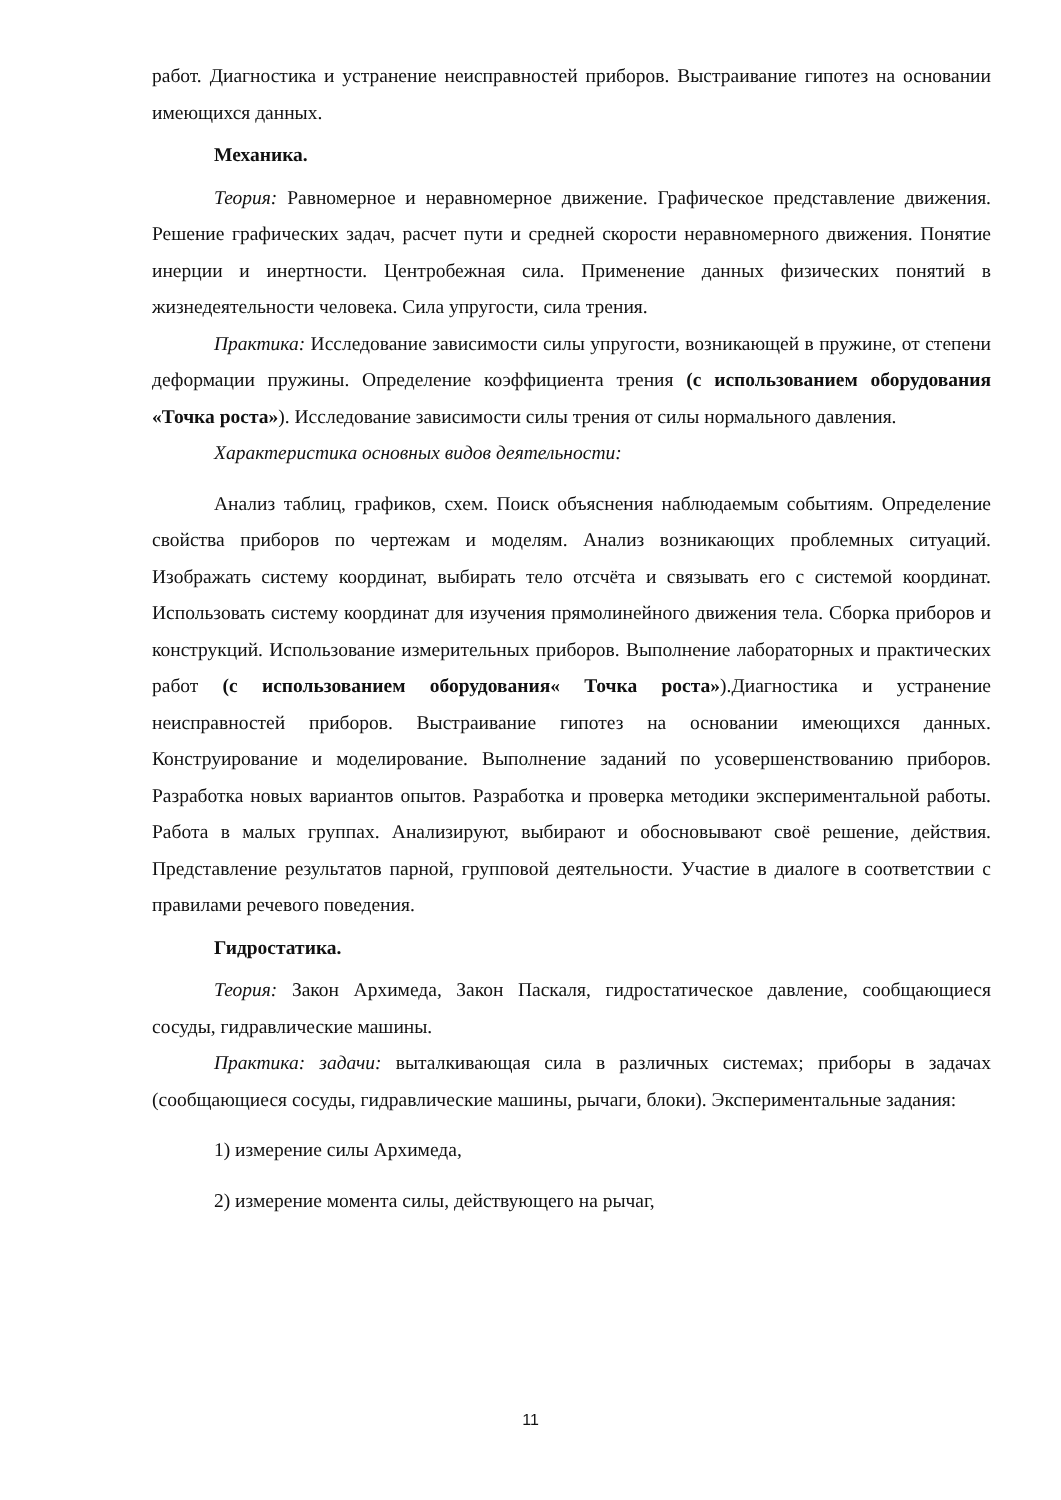работ. Диагностика и устранение неисправностей приборов. Выстраивание гипотез на основании имеющихся данных.
Механика.
Теория: Равномерное и неравномерное движение. Графическое представление движения. Решение графических задач, расчет пути и средней скорости неравномерного движения. Понятие инерции и инертности. Центробежная сила. Применение данных физических понятий в жизнедеятельности человека. Сила упругости, сила трения.
Практика: Исследование зависимости силы упругости, возникающей в пружине, от степени деформации пружины. Определение коэффициента трения (с использованием оборудования «Точка роста»). Исследование зависимости силы трения от силы нормального давления.
Характеристика основных видов деятельности:
Анализ таблиц, графиков, схем. Поиск объяснения наблюдаемым событиям. Определение свойства приборов по чертежам и моделям. Анализ возникающих проблемных ситуаций. Изображать систему координат, выбирать тело отсчёта и связывать его с системой координат. Использовать систему координат для изучения прямолинейного движения тела. Сборка приборов и конструкций. Использование измерительных приборов. Выполнение лабораторных и практических работ (с использованием оборудования« Точка роста»).Диагностика и устранение неисправностей приборов. Выстраивание гипотез на основании имеющихся данных. Конструирование и моделирование. Выполнение заданий по усовершенствованию приборов. Разработка новых вариантов опытов. Разработка и проверка методики экспериментальной работы. Работа в малых группах. Анализируют, выбирают и обосновывают своё решение, действия. Представление результатов парной, групповой деятельности. Участие в диалоге в соответствии с правилами речевого поведения.
Гидростатика.
Теория: Закон Архимеда, Закон Паскаля, гидростатическое давление, сообщающиеся сосуды, гидравлические машины.
Практика: задачи: выталкивающая сила в различных системах; приборы в задачах (сообщающиеся сосуды, гидравлические машины, рычаги, блоки). Экспериментальные задания:
1) измерение силы Архимеда,
2) измерение момента силы, действующего на рычаг,
11